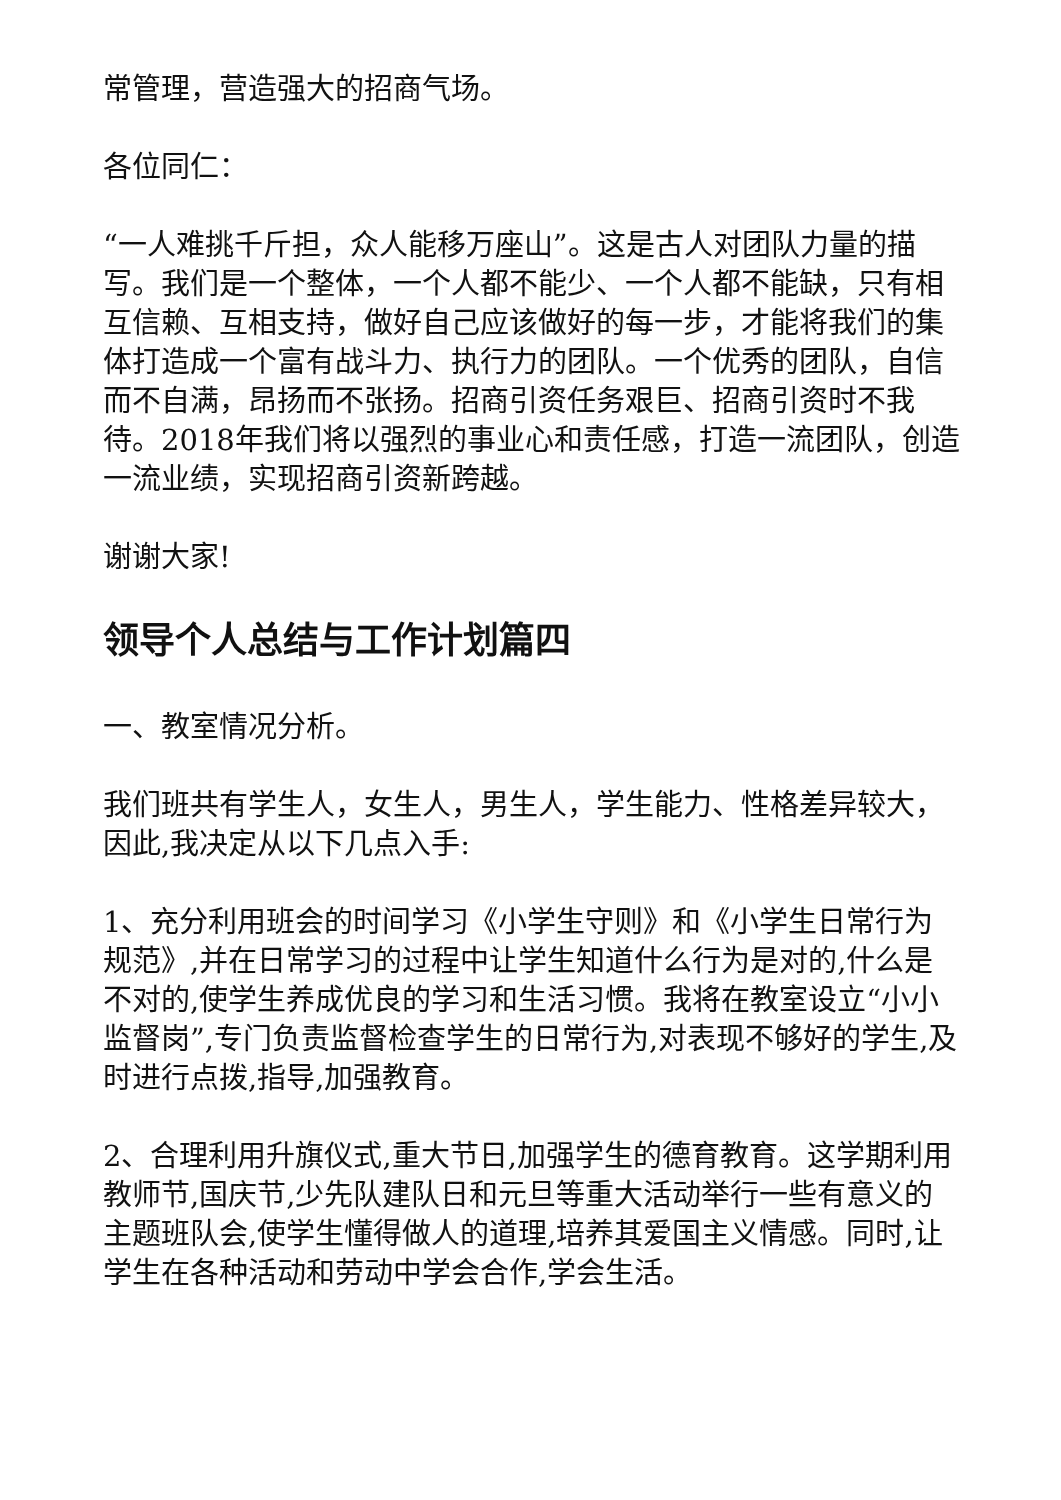常管理，营造强大的招商气场。
各位同仁：
“一人难挑千斤担，众人能移万座山”。这是古人对团队力量的描写。我们是一个整体，一个人都不能少、一个人都不能缺，只有相互信赖、互相支持，做好自己应该做好的每一步，才能将我们的集体打造成一个富有战斗力、执行力的团队。一个优秀的团队，自信而不自满，昂扬而不张扬。招商引资任务艰巨、招商引资时不我待。2018年我们将以强烈的事业心和责任感，打造一流团队，创造一流业绩，实现招商引资新跨越。
谢谢大家!
领导个人总结与工作计划篇四
一、教室情况分析。
我们班共有学生人，女生人，男生人，学生能力、性格差异较大，因此,我决定从以下几点入手:
1、充分利用班会的时间学习《小学生守则》和《小学生日常行为规范》,并在日常学习的过程中让学生知道什么行为是对的,什么是不对的,使学生养成优良的学习和生活习惯。我将在教室设立“小小监督岗”,专门负责监督检查学生的日常行为,对表现不够好的学生,及时进行点拨,指导,加强教育。
2、合理利用升旗仪式,重大节日,加强学生的德育教育。这学期利用教师节,国庆节,少先队建队日和元旦等重大活动举行一些有意义的主题班队会,使学生懂得做人的道理,培养其爱国主义情感。同时,让学生在各种活动和劳动中学会合作,学会生活。